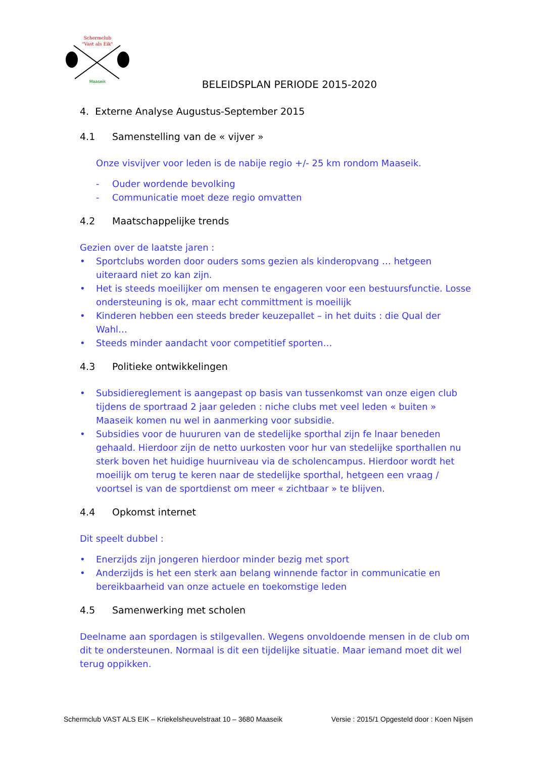Schermclub
"Vast als Eik"
Maaseik
BELEIDSPLAN PERIODE 2015-2020
4. Externe Analyse Augustus-September 2015
4.1 Samenstelling van de « vijver »
Onze visvijver voor leden is de nabije regio +/- 25 km rondom Maaseik.
- Ouder wordende bevolking
- Communicatie moet deze regio omvatten
4.2 Maatschappelijke trends
Gezien over de laatste jaren :
• Sportclubs worden door ouders soms gezien als kinderopvang … hetgeen uiteraard niet zo kan zijn.
• Het is steeds moeilijker om mensen te engageren voor een bestuursfunctie. Losse ondersteuning is ok, maar echt committment is moeilijk
• Kinderen hebben een steeds breder keuzepallet – in het duits : die Qual der Wahl…
• Steeds minder aandacht voor competitief sporten…
4.3 Politieke ontwikkelingen
• Subsidiereglement is aangepast op basis van tussenkomst van onze eigen club tijdens de sportraad 2 jaar geleden : niche clubs met veel leden « buiten » Maaseik komen nu wel in aanmerking voor subsidie.
• Subsidies voor de huururen van de stedelijke sporthal zijn fe lnaar beneden gehaald. Hierdoor zijn de netto uurkosten voor hur van stedelijke sporthallen nu sterk boven het huidige huurniveau via de scholencampus. Hierdoor wordt het moeilijk om terug te keren naar de stedelijke sporthal, hetgeen een vraag / voortsel is van de sportdienst om meer « zichtbaar » te blijven.
4.4 Opkomst internet
Dit speelt dubbel :
• Enerzijds zijn jongeren hierdoor minder bezig met sport
• Anderzijds is het een sterk aan belang winnende factor in communicatie en bereikbaarheid van onze actuele en toekomstige leden
4.5 Samenwerking met scholen
Deelname aan spordagen is stilgevallen. Wegens onvoldoende mensen in de club om dit te ondersteunen. Normaal is dit een tijdelijke situatie. Maar iemand moet dit wel terug oppikken.
Schermclub VAST ALS EIK – Kriekelsheuvelstraat 10 – 3680 Maaseik Versie : 2015/1 Opgesteld door : Koen Nijsen